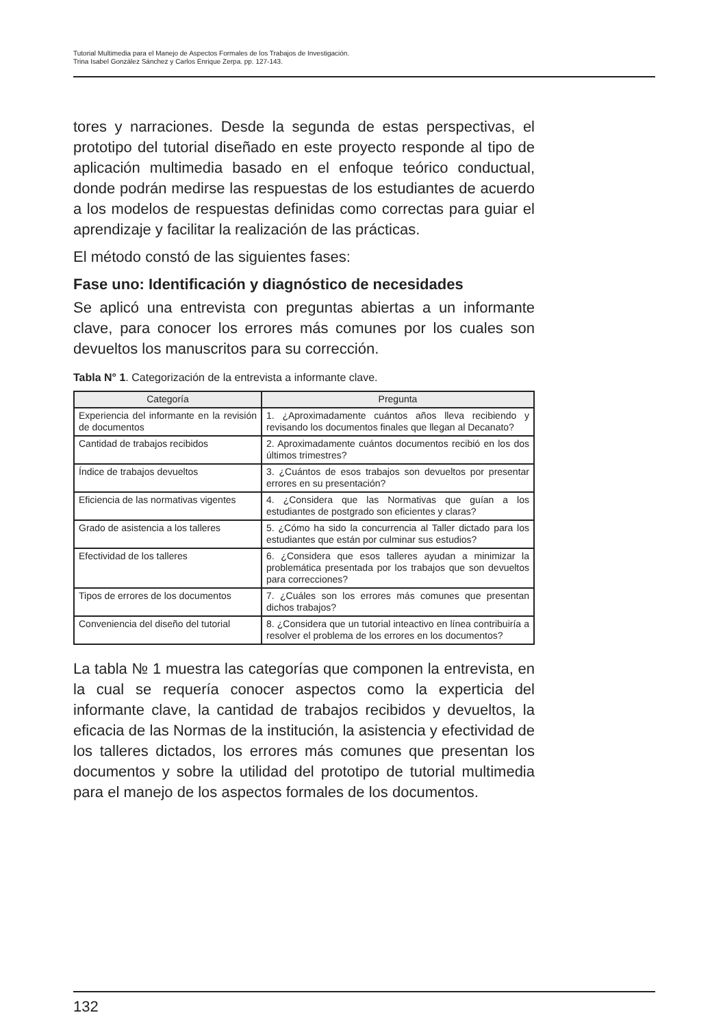Tutorial Multimedia para el Manejo de Aspectos Formales de los Trabajos de Investigación.
Trina Isabel González Sánchez y Carlos Enrique Zerpa. pp. 127-143.
tores y narraciones. Desde la segunda de estas perspectivas, el prototipo del tutorial diseñado en este proyecto responde al tipo de aplicación multimedia basado en el enfoque teórico conductual, donde podrán medirse las respuestas de los estudiantes de acuerdo a los modelos de respuestas definidas como correctas para guiar el aprendizaje y facilitar la realización de las prácticas.
El método constó de las siguientes fases:
Fase uno: Identificación y diagnóstico de necesidades
Se aplicó una entrevista con preguntas abiertas a un informante clave, para conocer los errores más comunes por los cuales son devueltos los manuscritos para su corrección.
Tabla N° 1. Categorización de la entrevista a informante clave.
| Categoría | Pregunta |
| --- | --- |
| Experiencia del informante en la revisión de documentos | 1. ¿Aproximadamente cuántos años lleva recibiendo y revisando los documentos finales que llegan al Decanato? |
| Cantidad de trabajos recibidos | 2. Aproximadamente cuántos documentos recibió en los dos últimos trimestres? |
| Índice de trabajos devueltos | 3. ¿Cuántos de esos trabajos son devueltos por presentar errores en su presentación? |
| Eficiencia de las normativas vigentes | 4. ¿Considera que las Normativas que guían a los estudiantes de postgrado son eficientes y claras? |
| Grado de asistencia a los talleres | 5. ¿Cómo ha sido la concurrencia al Taller dictado para los estudiantes que están por culminar sus estudios? |
| Efectividad de los talleres | 6. ¿Considera que esos talleres ayudan a minimizar la problemática presentada por los trabajos que son devueltos para correcciones? |
| Tipos de errores de los documentos | 7. ¿Cuáles son los errores más comunes que presentan dichos trabajos? |
| Conveniencia del diseño del tutorial | 8. ¿Considera que un tutorial inteactivo en línea contribuiría a resolver el problema de los errores en los documentos? |
La tabla № 1 muestra las categorías que componen la entrevista, en la cual se requería conocer aspectos como la experticia del informante clave, la cantidad de trabajos recibidos y devueltos, la eficacia de las Normas de la institución, la asistencia y efectividad de los talleres dictados, los errores más comunes que presentan los documentos y sobre la utilidad del prototipo de tutorial multimedia para el manejo de los aspectos formales de los documentos.
132